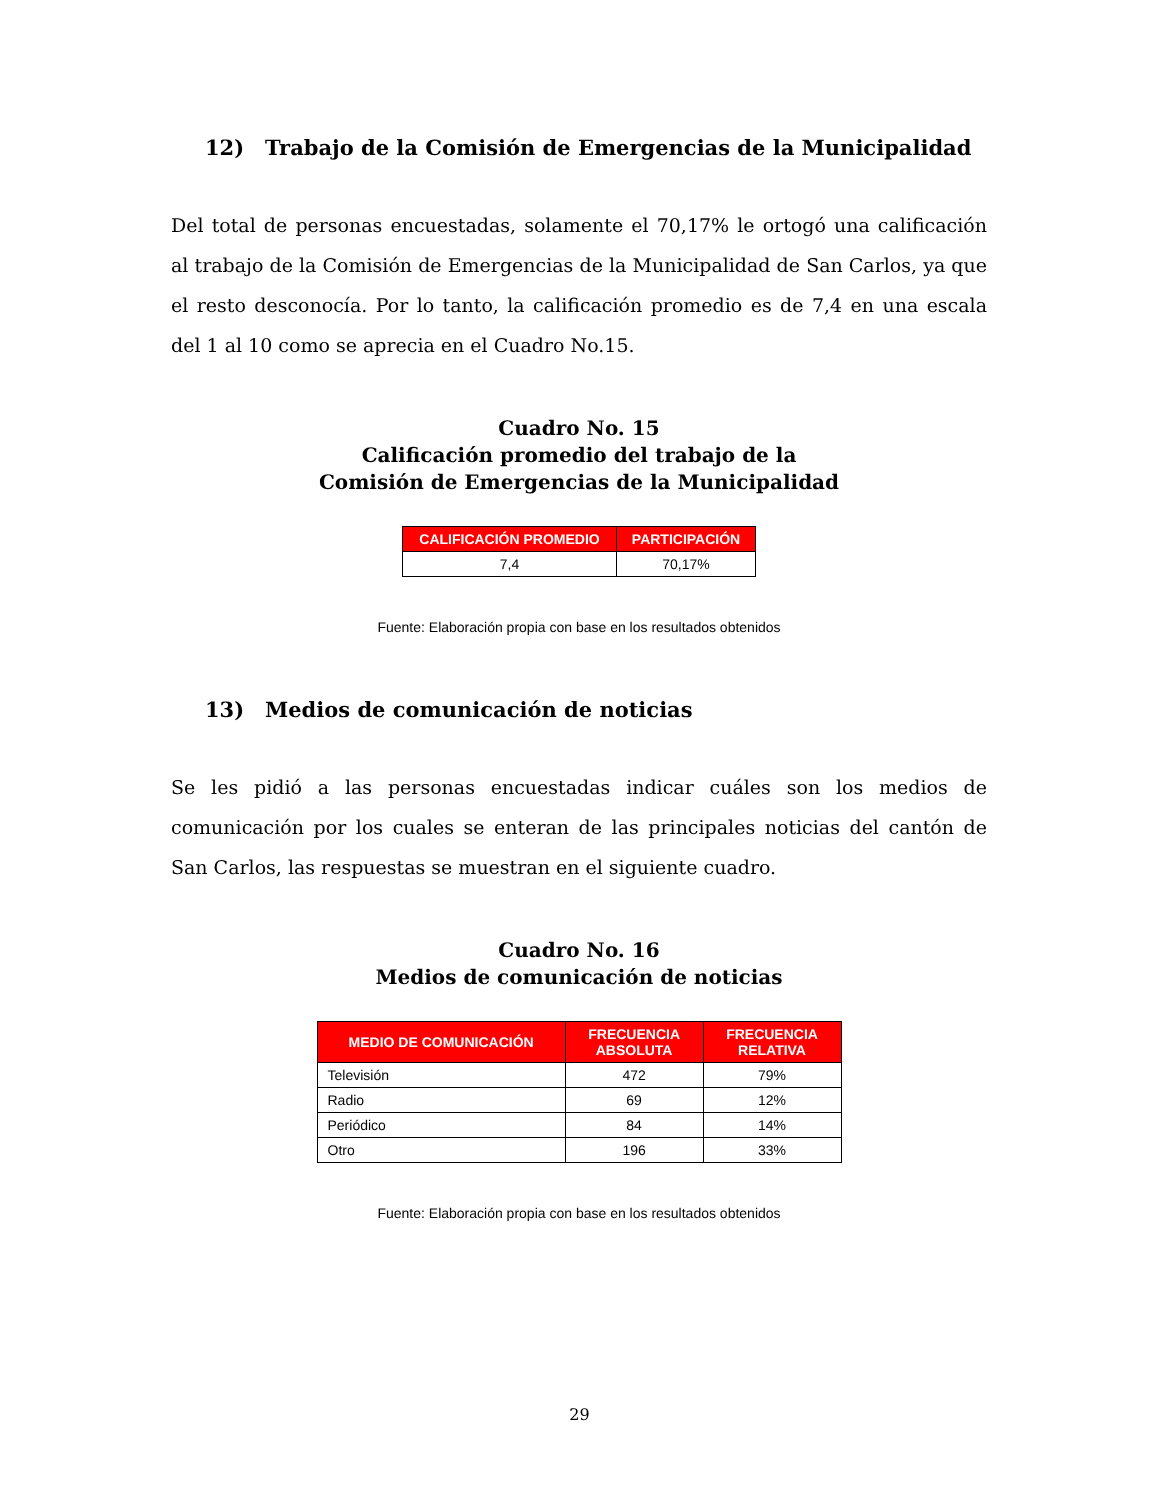12) Trabajo de la Comisión de Emergencias de la Municipalidad
Del total de personas encuestadas, solamente el 70,17% le ortogó una calificación al trabajo de la Comisión de Emergencias de la Municipalidad de San Carlos, ya que el resto desconocía. Por lo tanto, la calificación promedio es de 7,4 en una escala del 1 al 10 como se aprecia en el Cuadro No.15.
Cuadro No. 15
Calificación promedio del trabajo de la
Comisión de Emergencias de la Municipalidad
| CALIFICACIÓN PROMEDIO | PARTICIPACIÓN |
| --- | --- |
| 7,4 | 70,17% |
Fuente: Elaboración propia con base en los resultados obtenidos
13) Medios de comunicación de noticias
Se les pidió a las personas encuestadas indicar cuáles son los medios de comunicación por los cuales se enteran de las principales noticias del cantón de San Carlos, las respuestas se muestran en el siguiente cuadro.
Cuadro No. 16
Medios de comunicación de noticias
| MEDIO DE COMUNICACIÓN | FRECUENCIA ABSOLUTA | FRECUENCIA RELATIVA |
| --- | --- | --- |
| Televisión | 472 | 79% |
| Radio | 69 | 12% |
| Periódico | 84 | 14% |
| Otro | 196 | 33% |
Fuente: Elaboración propia con base en los resultados obtenidos
29